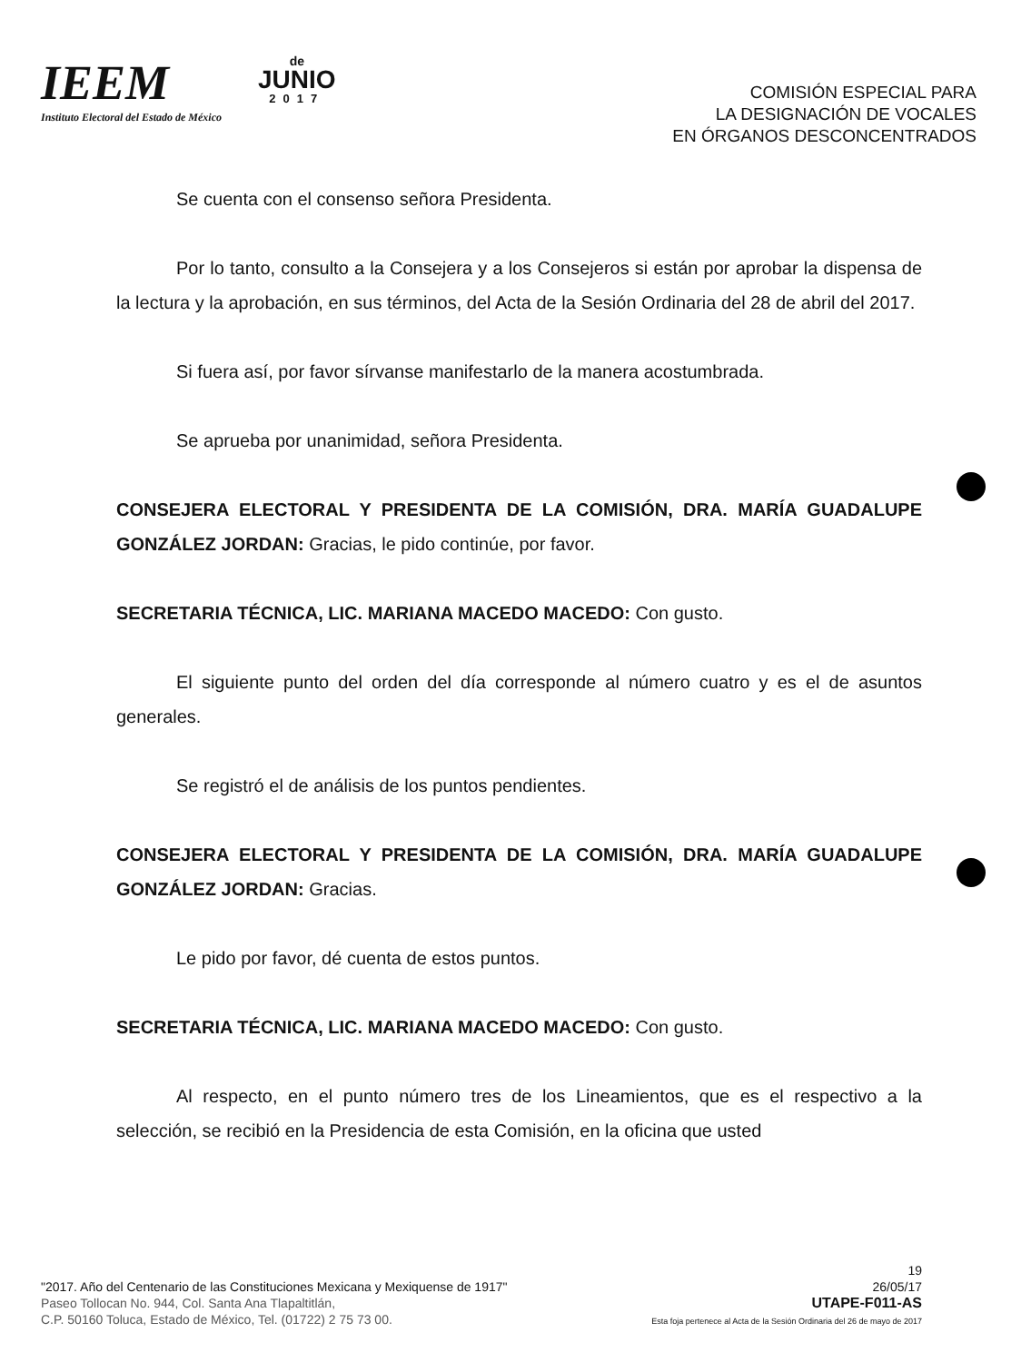IEEM
Instituto Electoral del Estado de México
de
JUNIO
2017
COMISIÓN ESPECIAL PARA
LA DESIGNACIÓN DE VOCALES
EN ÓRGANOS DESCONCENTRADOS
Se cuenta con el consenso señora Presidenta.
Por lo tanto, consulto a la Consejera y a los Consejeros si están por aprobar la dispensa de la lectura y la aprobación, en sus términos, del Acta de la Sesión Ordinaria del 28 de abril del 2017.
Si fuera así, por favor sírvanse manifestarlo de la manera acostumbrada.
Se aprueba por unanimidad, señora Presidenta.
CONSEJERA ELECTORAL Y PRESIDENTA DE LA COMISIÓN, DRA. MARÍA GUADALUPE GONZÁLEZ JORDAN: Gracias, le pido continúe, por favor.
SECRETARIA TÉCNICA, LIC. MARIANA MACEDO MACEDO: Con gusto.
El siguiente punto del orden del día corresponde al número cuatro y es el de asuntos generales.
Se registró el de análisis de los puntos pendientes.
CONSEJERA ELECTORAL Y PRESIDENTA DE LA COMISIÓN, DRA. MARÍA GUADALUPE GONZÁLEZ JORDAN: Gracias.
Le pido por favor, dé cuenta de estos puntos.
SECRETARIA TÉCNICA, LIC. MARIANA MACEDO MACEDO: Con gusto.
Al respecto, en el punto número tres de los Lineamientos, que es el respectivo a la selección, se recibió en la Presidencia de esta Comisión, en la oficina que usted
"2017. Año del Centenario de las Constituciones Mexicana y Mexiquense de 1917"
Paseo Tollocan No. 944, Col. Santa Ana Tlapaltitlán,
C.P. 50160 Toluca, Estado de México, Tel. (01722) 2 75 73 00.
19
26/05/17
UTAPE-F011-AS
Esta foja pertenece al Acta de la Sesión Ordinaria del 26 de mayo de 2017